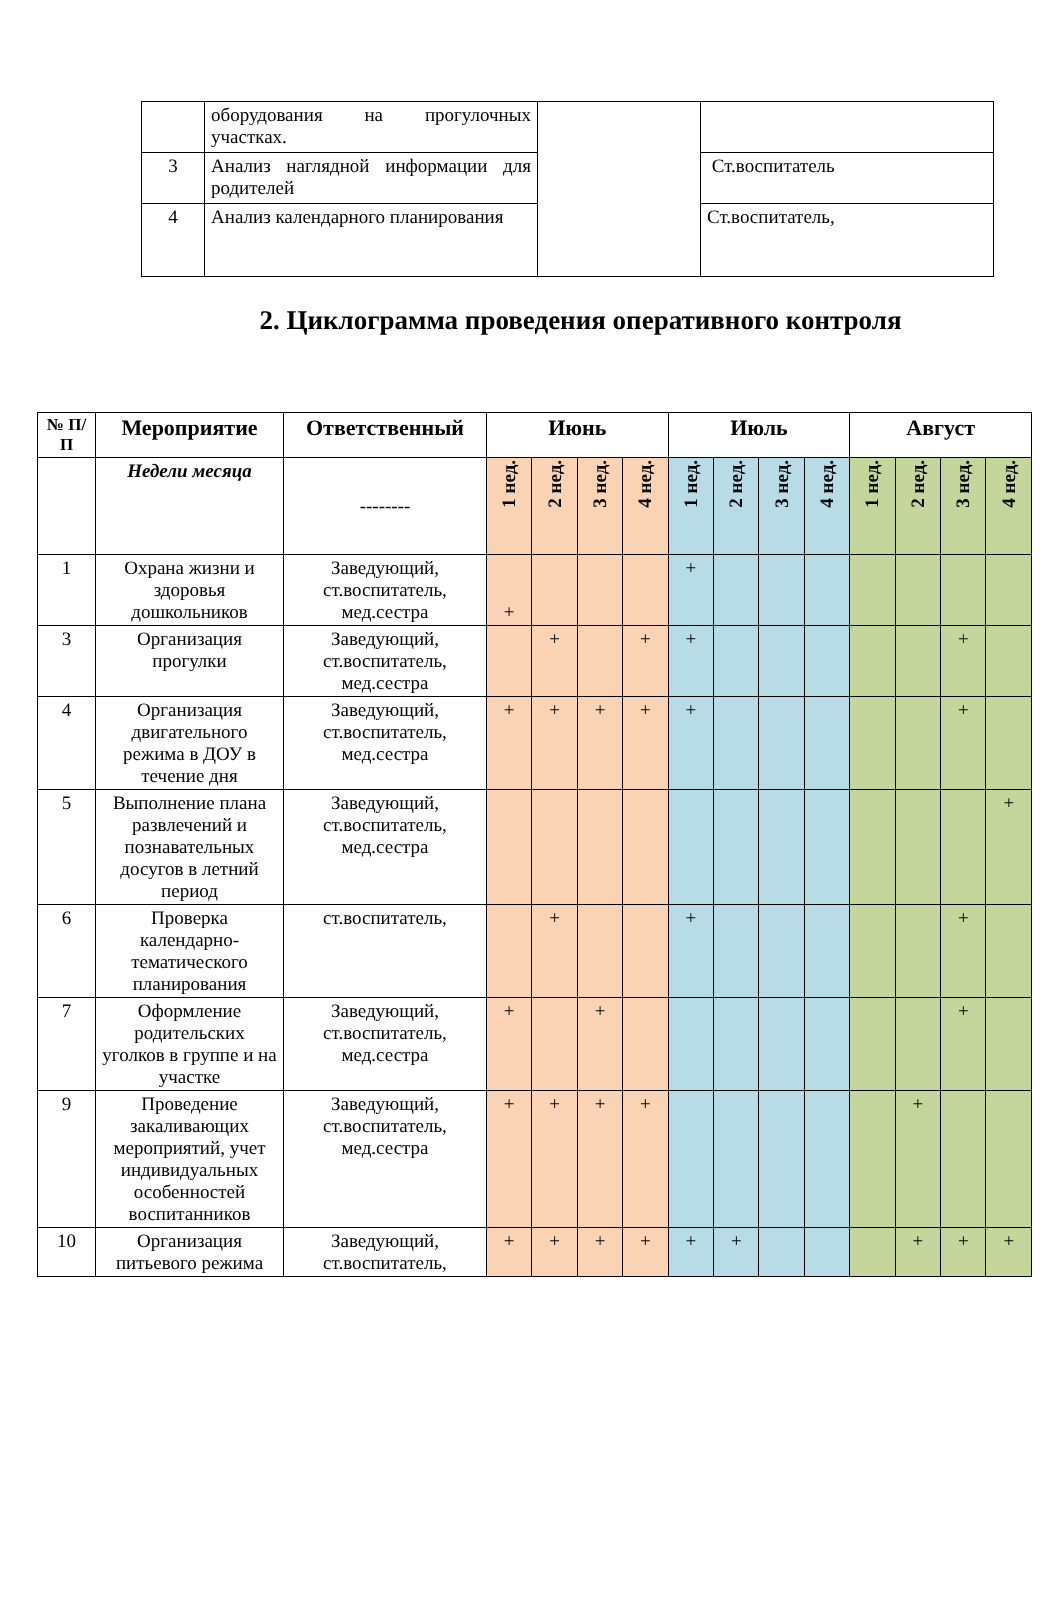| | оборудования на прогулочных участках. | | |
| 3 | Анализ наглядной информации для родителей | | Ст.воспитатель |
| 4 | Анализ календарного планирования | | Ст.воспитатель, |
2. Циклограмма проведения оперативного контроля
| № П/П | Мероприятие | Ответственный | Июнь | | | | Июль | | | | Август | | | |
| --- | --- | --- | --- | --- | --- | --- | --- | --- | --- | --- | --- | --- | --- | --- |
| | Недели месяца | -------- | 1 нед. | 2 нед. | 3 нед. | 4 нед. | 1 нед. | 2 нед. | 3 нед. | 4 нед. | 1 нед. | 2 нед. | 3 нед. | 4 нед. |
| 1 | Охрана жизни и здоровья дошкольников | Заведующий, ст.воспитатель, мед.сестра | + | | | | + | | | | | | | |
| 3 | Организация прогулки | Заведующий, ст.воспитатель, мед.сестра | | + | | + | + | | | | | | + | |
| 4 | Организация двигательного режима в ДОУ в течение дня | Заведующий, ст.воспитатель, мед.сестра | + | + | + | + | + | | | | | | + | |
| 5 | Выполнение плана развлечений и познавательных досугов в летний период | Заведующий, ст.воспитатель, мед.сестра | | | | | | | | | | | | + |
| 6 | Проверка календарно-тематического планирования | ст.воспитатель, | | + | | | + | | | | | | + | |
| 7 | Оформление родительских уголков в группе и на участке | Заведующий, ст.воспитатель, мед.сестра | + | | + | | | | | | | | + | |
| 9 | Проведение закаливающих мероприятий, учет индивидуальных особенностей воспитанников | Заведующий, ст.воспитатель, мед.сестра | + | + | + | + | | | | | | + | | |
| 10 | Организация питьевого режима | Заведующий, ст.воспитатель, | + | + | + | + | + | + | | | | + | + | + |